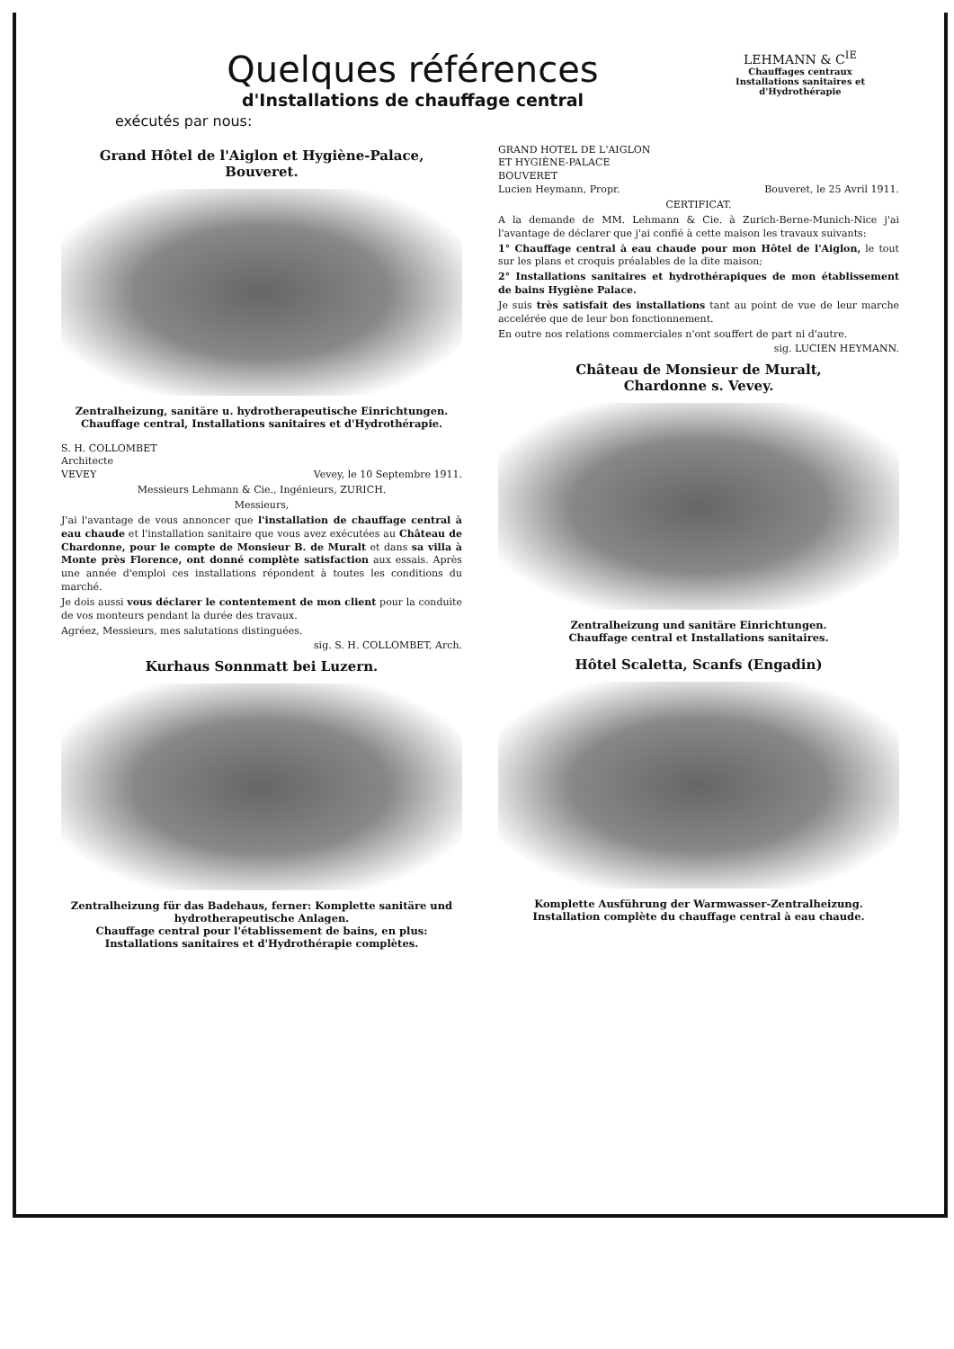Quelques références
d'Installations de chauffage central
exécutés par nous:
LEHMANN & C<sup>IE</sup>
Chauffages centraux
Installations sanitaires et d'Hydrothérapie
Grand Hôtel de l'Aiglon et Hygiène-Palace,
Bouveret.
Zentralheizung, sanitäre u. hydrotherapeutische Einrichtungen.
Chauffage central, Installations sanitaires et d'Hydrothérapie.
S. H. COLLOMBET
Architecte
VEVEY Vevey, le 10 Septembre 1911.
Messieurs Lehmann & Cie., Ingénieurs, ZURICH.
Messieurs,
J'ai l'avantage de vous annoncer que l'installation de chauffage central à eau chaude et l'installation sanitaire que vous avez exécutées au Château de Chardonne, pour le compte de Monsieur B. de Muralt et dans sa villa à Monte près Florence, ont donné complète satisfaction aux essais. Après une année d'emploi ces installations répondent à toutes les conditions du marché.
Je dois aussi vous déclarer le contentement de mon client pour la conduite de vos monteurs pendant la durée des travaux.
Agréez, Messieurs, mes salutations distinguées.
sig. S. H. COLLOMBET, Arch.
Kurhaus Sonnmatt bei Luzern.
Zentralheizung für das Badehaus, ferner: Komplette sanitäre und hydrotherapeutische Anlagen.
Chauffage central pour l'établissement de bains, en plus: Installations sanitaires et d'Hydrothérapie complètes.
GRAND HOTEL DE L'AIGLON
ET HYGIÈNE-PALACE
BOUVERET
Lucien Heymann, Propr. Bouveret, le 25 Avril 1911.
CERTIFICAT.
A la demande de MM. Lehmann & Cie. à Zurich-Berne-Munich-Nice j'ai l'avantage de déclarer que j'ai confié à cette maison les travaux suivants:
1° Chauffage central à eau chaude pour mon Hôtel de l'Aiglon, le tout sur les plans et croquis préalables de la dite maison;
2° Installations sanitaires et hydrothérapiques de mon établissement de bains Hygiène Palace.
Je suis très satisfait des installations tant au point de vue de leur marche accelérée que de leur bon fonctionnement.
En outre nos relations commerciales n'ont souffert de part ni d'autre.
sig. LUCIEN HEYMANN.
Château de Monsieur de Muralt,
Chardonne s. Vevey.
Zentralheizung und sanitäre Einrichtungen.
Chauffage central et Installations sanitaires.
Hôtel Scaletta, Scanfs (Engadin)
Komplette Ausführung der Warmwasser-Zentralheizung.
Installation complète du chauffage central à eau chaude.